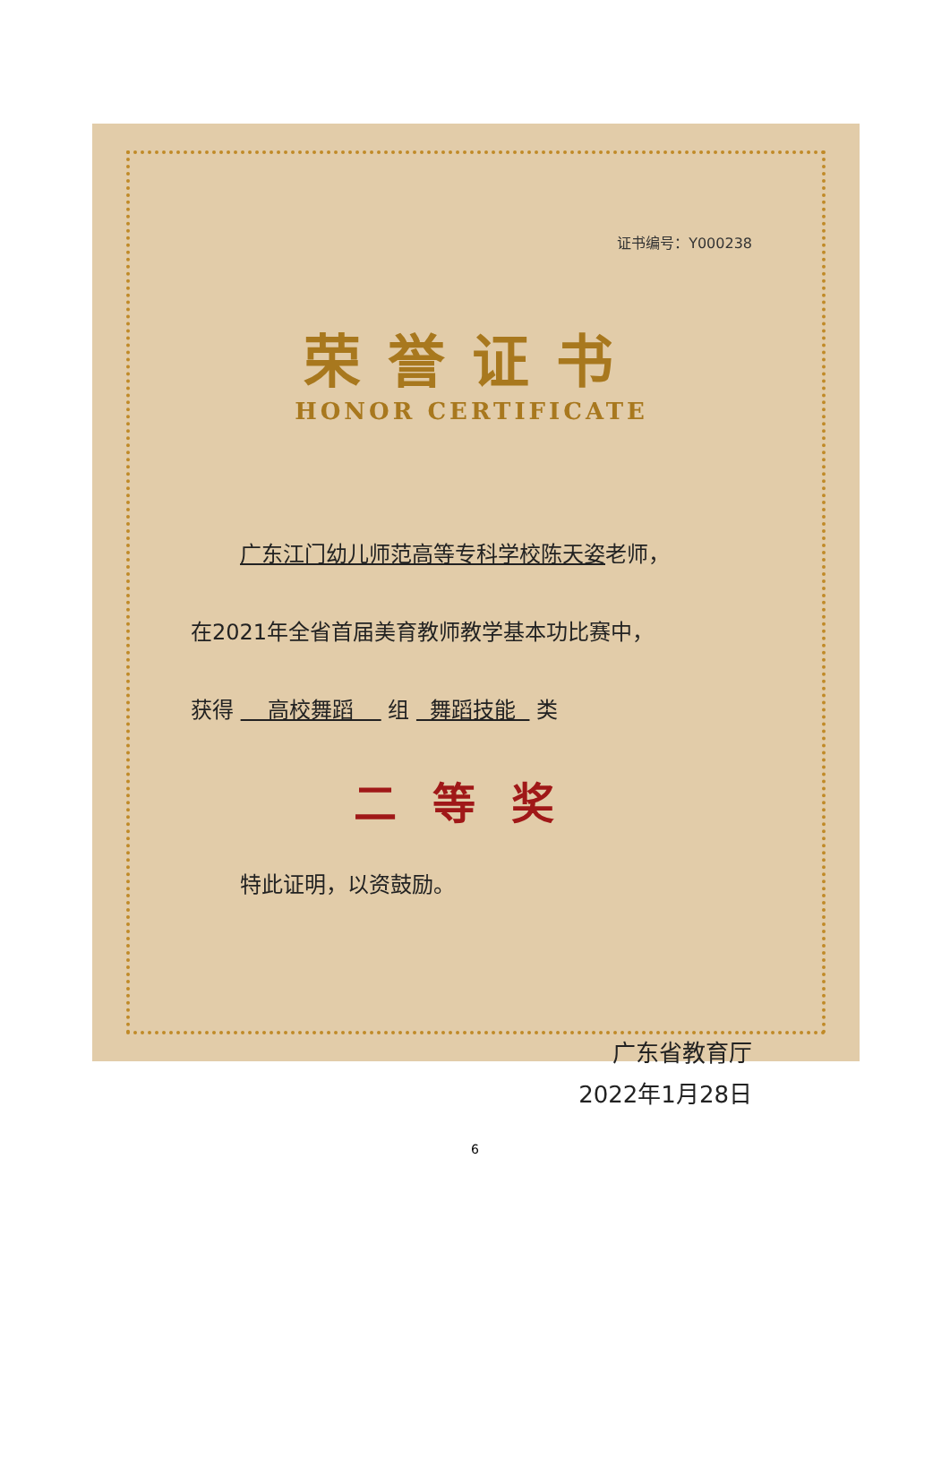证书编号：Y000238
荣誉证书
HONOR CERTIFICATE
广东江门幼儿师范高等专科学校陈天姿老师，
在2021年全省首届美育教师教学基本功比赛中，
获得 高校舞蹈 组 舞蹈技能 类
二等奖
特此证明，以资鼓励。
广东省教育厅
2022年1月28日
6